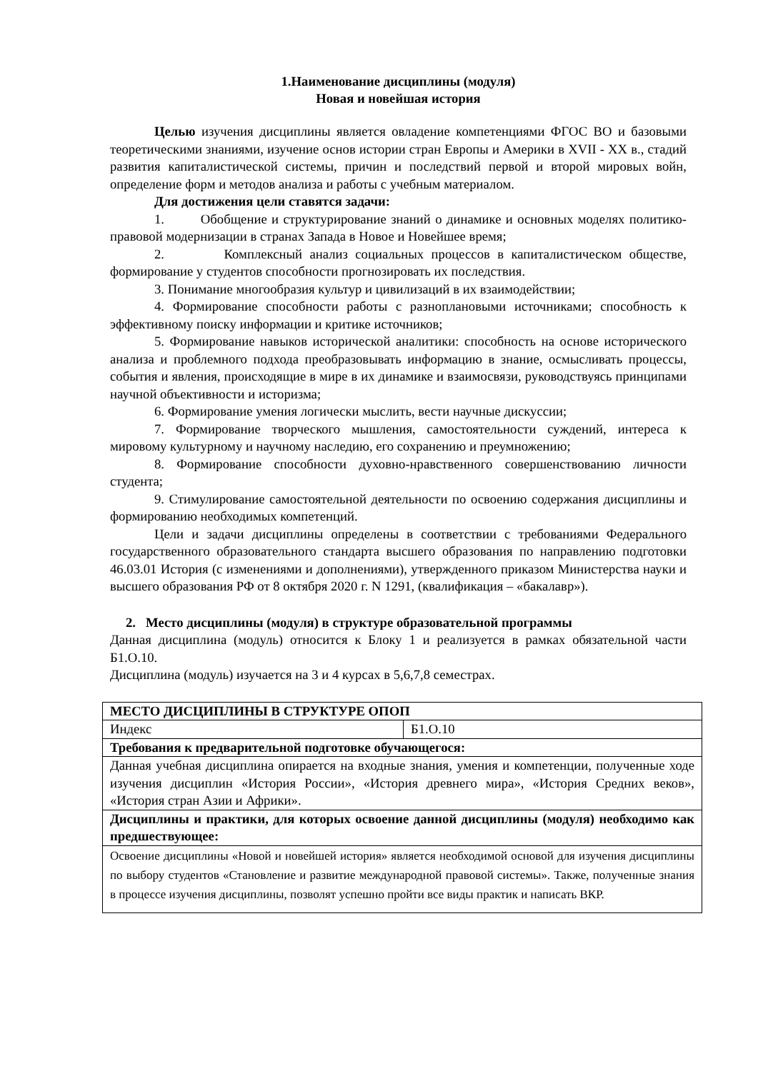1.Наименование дисциплины (модуля)
Новая и новейшая история
Целью изучения дисциплины является овладение компетенциями ФГОС ВО и базовыми теоретическими знаниями, изучение основ истории стран Европы и Америки в XVII - XX в., стадий развития капиталистической системы, причин и последствий первой и второй мировых войн, определение форм и методов анализа и работы с учебным материалом.
Для достижения цели ставятся задачи:
1. Обобщение и структурирование знаний о динамике и основных моделях политико-правовой модернизации в странах Запада в Новое и Новейшее время;
2. Комплексный анализ социальных процессов в капиталистическом обществе, формирование у студентов способности прогнозировать их последствия.
3. Понимание многообразия культур и цивилизаций в их взаимодействии;
4. Формирование способности работы с разноплановыми источниками; способность к эффективному поиску информации и критике источников;
5. Формирование навыков исторической аналитики: способность на основе исторического анализа и проблемного подхода преобразовывать информацию в знание, осмысливать процессы, события и явления, происходящие в мире в их динамике и взаимосвязи, руководствуясь принципами научной объективности и историзма;
6. Формирование умения логически мыслить, вести научные дискуссии;
7. Формирование творческого мышления, самостоятельности суждений, интереса к мировому культурному и научному наследию, его сохранению и преумножению;
8. Формирование способности духовно-нравственного совершенствованию личности студента;
9. Стимулирование самостоятельной деятельности по освоению содержания дисциплины и формированию необходимых компетенций.
Цели и задачи дисциплины определены в соответствии с требованиями Федерального государственного образовательного стандарта высшего образования по направлению подготовки 46.03.01 История (с изменениями и дополнениями), утвержденного приказом Министерства науки и высшего образования РФ от 8 октября 2020 г. N 1291, (квалификация – «бакалавр»).
2. Место дисциплины (модуля) в структуре образовательной программы
Данная дисциплина (модуль) относится к Блоку 1 и реализуется в рамках обязательной части Б1.О.10.
Дисциплина (модуль) изучается на 3 и 4 курсах в 5,6,7,8 семестрах.
| МЕСТО ДИСЦИПЛИНЫ В СТРУКТУРЕ ОПОП | |
| Индекс | Б1.О.10 |
| Требования к предварительной подготовке обучающегося: | |
| Данная учебная дисциплина опирается на входные знания, умения и компетенции, полученные ходе изучения дисциплин «История России», «История древнего мира», «История Средних веков», «История стран Азии и Африки». | |
| Дисциплины и практики, для которых освоение данной дисциплины (модуля) необходимо как предшествующее: | |
| Освоение дисциплины «Новой и новейшей история» является необходимой основой для изучения дисциплины по выбору студентов «Становление и развитие международной правовой системы». Также, полученные знания в процессе изучения дисциплины, позволят успешно пройти все виды практик и написать ВКР. | |